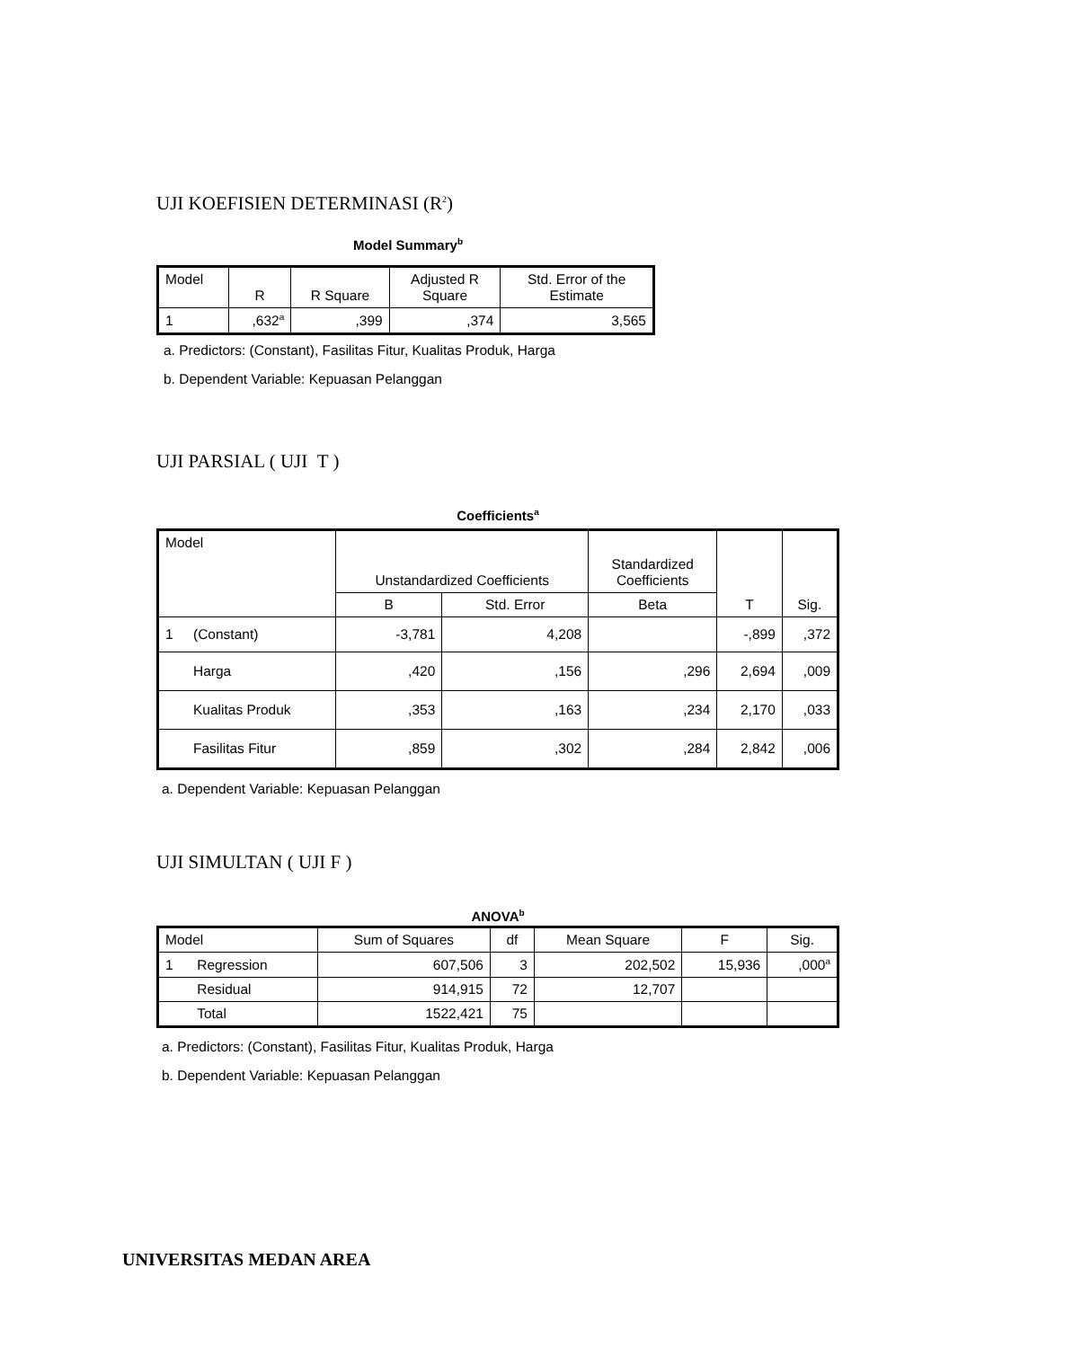UJI KOEFISIEN DETERMINASI (R<sup>2</sup>)
Model Summary<sup>b</sup>
| Model | R | R Square | Adjusted R Square | Std. Error of the Estimate |
| --- | --- | --- | --- | --- |
| 1 | ,632<sup>a</sup> | ,399 | ,374 | 3,565 |
a. Predictors: (Constant), Fasilitas Fitur, Kualitas Produk, Harga
b. Dependent Variable: Kepuasan Pelanggan
UJI PARSIAL ( UJI T )
Coefficients<sup>a</sup>
| Model | | Unstandardized Coefficients | | Standardized Coefficients | T | Sig. |
| --- | --- | --- | --- | --- | --- | --- |
| | | B | Std. Error | Beta | | |
| 1 | (Constant) | -3,781 | 4,208 | | -,899 | ,372 |
| | Harga | ,420 | ,156 | ,296 | 2,694 | ,009 |
| | Kualitas Produk | ,353 | ,163 | ,234 | 2,170 | ,033 |
| | Fasilitas Fitur | ,859 | ,302 | ,284 | 2,842 | ,006 |
a. Dependent Variable: Kepuasan Pelanggan
UJI SIMULTAN ( UJI F )
ANOVA<sup>b</sup>
| Model | | Sum of Squares | df | Mean Square | F | Sig. |
| --- | --- | --- | --- | --- | --- | --- |
| 1 | Regression | 607,506 | 3 | 202,502 | 15,936 | ,000<sup>a</sup> |
| | Residual | 914,915 | 72 | 12,707 | | |
| | Total | 1522,421 | 75 | | | |
a. Predictors: (Constant), Fasilitas Fitur, Kualitas Produk, Harga
b. Dependent Variable: Kepuasan Pelanggan
UNIVERSITAS MEDAN AREA